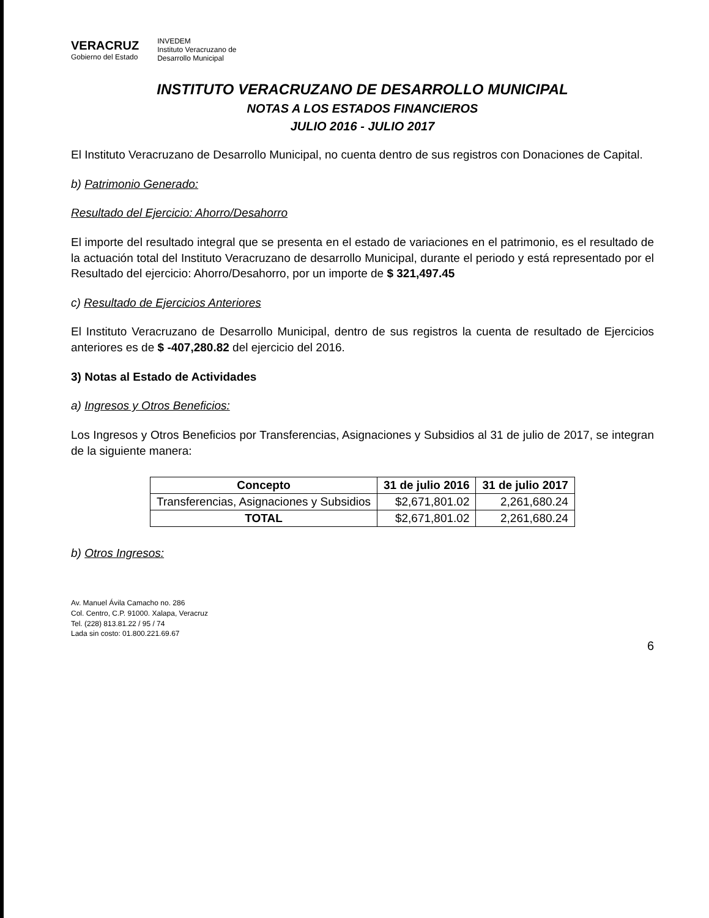VERACRUZ
Gobierno del Estado
INVEDEM
Instituto Veracruzano de
Desarrollo Municipal
INSTITUTO VERACRUZANO DE DESARROLLO MUNICIPAL
NOTAS A LOS ESTADOS FINANCIEROS
JULIO 2016 - JULIO 2017
El Instituto Veracruzano de Desarrollo Municipal, no cuenta dentro de sus registros con Donaciones de Capital.
b) Patrimonio Generado:
Resultado del Ejercicio: Ahorro/Desahorro
El importe del resultado integral que se presenta en el estado de variaciones en el patrimonio, es el resultado de la actuación total del Instituto Veracruzano de desarrollo Municipal, durante el periodo y está representado por el Resultado del ejercicio: Ahorro/Desahorro, por un importe de $ 321,497.45
c) Resultado de Ejercicios Anteriores
El Instituto Veracruzano de Desarrollo Municipal, dentro de sus registros la cuenta de resultado de Ejercicios anteriores es de $ -407,280.82 del ejercicio del 2016.
3) Notas al Estado de Actividades
a) Ingresos y Otros Beneficios:
Los Ingresos y Otros Beneficios por Transferencias, Asignaciones y Subsidios al 31 de julio de 2017, se integran de la siguiente manera:
| Concepto | 31 de julio 2016 | 31 de julio 2017 |
| --- | --- | --- |
| Transferencias, Asignaciones y Subsidios | $2,671,801.02 | 2,261,680.24 |
| TOTAL | $2,671,801.02 | 2,261,680.24 |
b) Otros Ingresos:
Av. Manuel Ávila Camacho no. 286
Col. Centro, C.P. 91000. Xalapa, Veracruz
Tel. (228) 813.81.22 / 95 / 74
Lada sin costo: 01.800.221.69.67
6